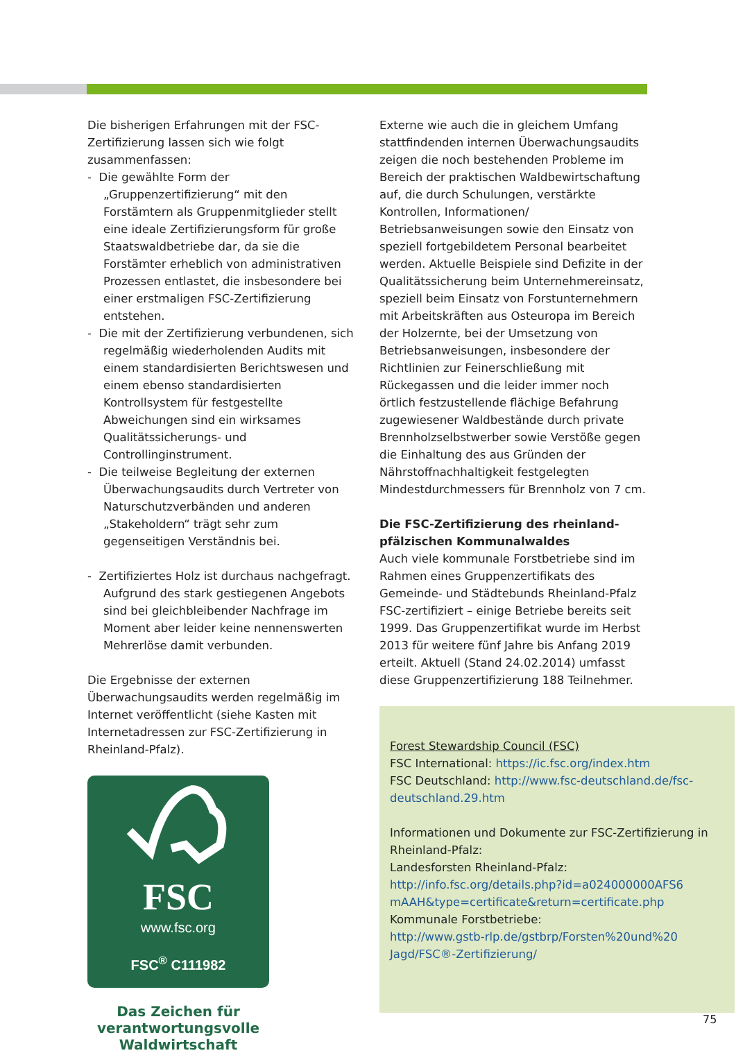Die bisherigen Erfahrungen mit der FSC-Zertifizierung lassen sich wie folgt zusammenfassen:
- Die gewählte Form der „Gruppenzertifizierung“ mit den Forstämtern als Gruppenmitglieder stellt eine ideale Zertifizierungsform für große Staatswaldbetriebe dar, da sie die Forstämter erheblich von administrativen Prozessen entlastet, die insbesondere bei einer erstmaligen FSC-Zertifizierung entstehen.
- Die mit der Zertifizierung verbundenen, sich regelmäßig wiederholenden Audits mit einem standardisierten Berichtswesen und einem ebenso standardisierten Kontrollsystem für festgestellte Abweichungen sind ein wirksames Qualitätssicherungs- und Controllinginstrument.
- Die teilweise Begleitung der externen Überwachungsaudits durch Vertreter von Naturschutzverbänden und anderen „Stakeholdern“ trägt sehr zum gegenseitigen Verständnis bei.
- Zertifiziertes Holz ist durchaus nachgefragt. Aufgrund des stark gestiegenen Angebots sind bei gleichbleibender Nachfrage im Moment aber leider keine nennenswerten Mehrerlöse damit verbunden.
Die Ergebnisse der externen Überwachungsaudits werden regelmäßig im Internet veröffentlicht (siehe Kasten mit Internetadressen zur FSC-Zertifizierung in Rheinland-Pfalz).
FSC
www.fsc.org
FSC<sup>®</sup> C111982
Das Zeichen für verantwortungsvolle Waldwirtschaft
Externe wie auch die in gleichem Umfang stattfindenden internen Überwachungsaudits zeigen die noch bestehenden Probleme im Bereich der praktischen Waldbewirtschaftung auf, die durch Schulungen, verstärkte Kontrollen, Informationen/ Betriebsanweisungen sowie den Einsatz von speziell fortgebildetem Personal bearbeitet werden. Aktuelle Beispiele sind Defizite in der Qualitätssicherung beim Unternehmereinsatz, speziell beim Einsatz von Forstunternehmern mit Arbeitskräften aus Osteuropa im Bereich der Holzernte, bei der Umsetzung von Betriebsanweisungen, insbesondere der Richtlinien zur Feinerschließung mit Rückegassen und die leider immer noch örtlich festzustellende flächige Befahrung zugewiesener Waldbestände durch private Brennholzselbstwerber sowie Verstöße gegen die Einhaltung des aus Gründen der Nährstoffnachhaltigkeit festgelegten Mindestdurchmessers für Brennholz von 7 cm.
Die FSC-Zertifizierung des rheinland-pfälzischen Kommunalwaldes
Auch viele kommunale Forstbetriebe sind im Rahmen eines Gruppenzertifikats des Gemeinde- und Städtebunds Rheinland-Pfalz FSC-zertifiziert – einige Betriebe bereits seit 1999. Das Gruppenzertifikat wurde im Herbst 2013 für weitere fünf Jahre bis Anfang 2019 erteilt. Aktuell (Stand 24.02.2014) umfasst diese Gruppenzertifizierung 188 Teilnehmer.
Forest Stewardship Council (FSC)
FSC International: https://ic.fsc.org/index.htm
FSC Deutschland: http://www.fsc-deutschland.de/fsc-deutschland.29.htm
Informationen und Dokumente zur FSC-Zertifizierung in Rheinland-Pfalz:
Landesforsten Rheinland-Pfalz:
http://info.fsc.org/details.php?id=a024000000AFS6 mAAH&type=certificate&return=certificate.php
Kommunale Forstbetriebe:
http://www.gstb-rlp.de/gstbrp/Forsten%20und%20 Jagd/FSC®-Zertifizierung/
75